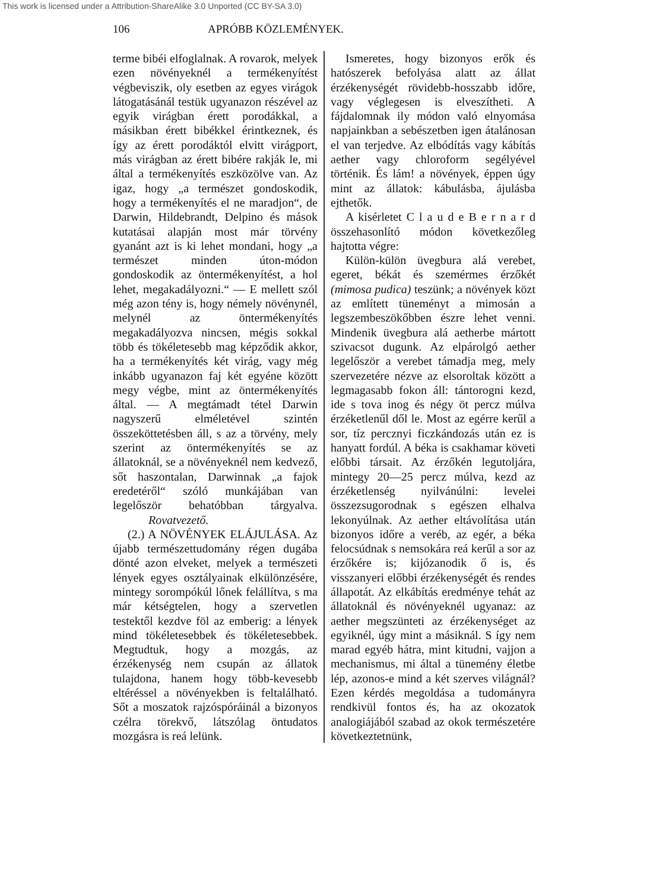This work is licensed under a Attribution-ShareAlike 3.0 Unported (CC BY-SA 3.0)
106 APRÓBB KÖZLEMÉNYEK.
terme bibéi elfoglalnak. A rovarok, melyek ezen növényeknél a termékenyítést végbeviszik, oly esetben az egyes virágok látogatásánál testük ugyanazon részével az egyik virágban érett porodákkal, a másikban érett bibékkel érintkeznek, és így az érett porodáktól elvitt virágport, más virágban az érett bibére rakják le, mi által a termékenyítés eszközölve van. Az igaz, hogy „a természet gondoskodik, hogy a termékenyítés el ne maradjon“, de Darwin, Hildebrandt, Delpino és mások kutatásai alapján most már törvény gyanánt azt is ki lehet mondani, hogy „a természet minden úton-módon gondoskodik az öntermékenyítést, a hol lehet, megakadályozni.“ — E mellett szól még azon tény is, hogy némely növénynél, melynél az öntermékenyítés megakadályozva nincsen, mégis sokkal több és tökéletesebb mag képződik akkor, ha a termékenyítés két virág, vagy még inkább ugyanazon faj két egyéne között megy végbe, mint az öntermékenyítés által. — A megtámadt tétel Darwin nagyszerű elméletével szintén összeköttetésben áll, s az a törvény, mely szerint az öntermékenyítés se az állatoknál, se a növényeknél nem kedvező, sőt haszontalan, Darwinnak „a fajok eredetéről“ szóló munkájában van legelőször behatóbban tárgyalva. Rovatvezető.
(2.) A NÖVÉNYEK ELÁJULÁSA. Az újabb természettudomány régen dugába dönté azon elveket, melyek a természeti lények egyes osztályainak elkülönzésére, mintegy sorompókúl lőnek felállítva, s ma már kétségtelen, hogy a szervetlen testektől kezdve föl az emberig: a lények mind tökéletesebbek és tökéletesebbek. Megtudtuk, hogy a mozgás, az érzékenység nem csupán az állatok tulajdona, hanem hogy több-kevesebb eltéréssel a növényekben is feltalálható. Sőt a moszatok rajzóspóráinál a bizonyos czélra törekvő, látszólag öntudatos mozgásra is reá lelünk.
Ismeretes, hogy bizonyos erők és hatószerek befolyása alatt az állat érzékenységét rövidebb-hosszabb időre, vagy véglegesen is elveszítheti. A fájdalomnak ily módon való elnyomása napjainkban a sebészetben igen átalánosan el van terjedve. Az elbódítás vagy kábítás aether vagy chloroform segélyével történik. És lám! a növények, éppen úgy mint az állatok: kábulásba, ájulásba ejthetők.
A kisérletet C l a u d e B e r n a r d összehasonlító módon következőleg hajtotta végre:
Külön-külön üvegbura alá verebet, egeret, békát és szemérmes érzőkét (mimosa pudica) teszünk; a növények közt az említett tüneményt a mimosán a legszembeszökőbben észre lehet venni. Mindenik üvegbura alá aetherbe mártott szivacsot dugunk. Az elpárolgó aether legelőször a verebet támadja meg, mely szervezetére nézve az elsoroltak között a legmagasabb fokon áll: tántorogni kezd, ide s tova inog és négy öt percz múlva érzéketlenűl dől le. Most az egérre kerűl a sor, tíz percznyi ficzkándozás után ez is hanyatt fordúl. A béka is csakhamar követi előbbi társait. Az érzőkén legutoljára, mintegy 20—25 percz múlva, kezd az érzéketlenség nyilvánúlni: levelei összezsugorodnak s egészen elhalva lekonyúlnak. Az aether eltávolítása után bizonyos időre a veréb, az egér, a béka felocsúdnak s nemsokára reá kerűl a sor az érzőkére is; kijózanodik ő is, és visszanyeri előbbi érzékenységét és rendes állapotát. Az elkábítás eredménye tehát az állatoknál és növényeknél ugyanaz: az aether megszünteti az érzékenységet az egyiknél, úgy mint a másiknál. S így nem marad egyéb hátra, mint kitudni, vajjon a mechanismus, mi által a tünemény életbe lép, azonos-e mind a két szerves világnál? Ezen kérdés megoldása a tudományra rendkivül fontos és, ha az okozatok analogiájából szabad az okok természetére következtetnünk,